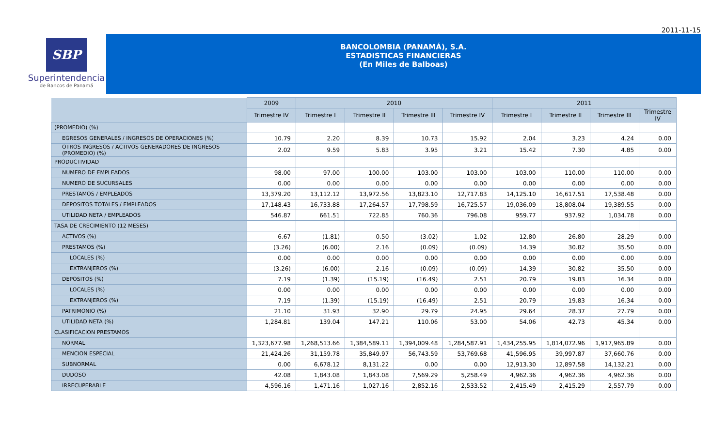2011-11-15
SBP
Superintendencia
de Bancos de Panamá
BANCOLOMBIA (PANAMÁ), S.A.
ESTADISTICAS FINANCIERAS
(En Miles de Balboas)
| | 2009 | 2010 | | | | 2011 | | | |
| --- | --- | --- | --- | --- | --- | --- | --- | --- | --- |
| | Trimestre IV | Trimestre I | Trimestre II | Trimestre III | Trimestre IV | Trimestre I | Trimestre II | Trimestre III | Trimestre IV |
| (PROMEDIO) (%) | | | | | | | | | |
| EGRESOS GENERALES / INGRESOS DE OPERACIONES (%) | 10.79 | 2.20 | 8.39 | 10.73 | 15.92 | 2.04 | 3.23 | 4.24 | 0.00 |
| OTROS INGRESOS / ACTIVOS GENERADORES DE INGRESOS (PROMEDIO) (%) | 2.02 | 9.59 | 5.83 | 3.95 | 3.21 | 15.42 | 7.30 | 4.85 | 0.00 |
| PRODUCTIVIDAD | | | | | | | | | |
| NUMERO DE EMPLEADOS | 98.00 | 97.00 | 100.00 | 103.00 | 103.00 | 103.00 | 110.00 | 110.00 | 0.00 |
| NUMERO DE SUCURSALES | 0.00 | 0.00 | 0.00 | 0.00 | 0.00 | 0.00 | 0.00 | 0.00 | 0.00 |
| PRESTAMOS / EMPLEADOS | 13,379.20 | 13,112.12 | 13,972.56 | 13,823.10 | 12,717.83 | 14,125.10 | 16,617.51 | 17,538.48 | 0.00 |
| DEPOSITOS TOTALES / EMPLEADOS | 17,148.43 | 16,733.88 | 17,264.57 | 17,798.59 | 16,725.57 | 19,036.09 | 18,808.04 | 19,389.55 | 0.00 |
| UTILIDAD NETA / EMPLEADOS | 546.87 | 661.51 | 722.85 | 760.36 | 796.08 | 959.77 | 937.92 | 1,034.78 | 0.00 |
| TASA DE CRECIMIENTO (12 MESES) | | | | | | | | | |
| ACTIVOS (%) | 6.67 | (1.81) | 0.50 | (3.02) | 1.02 | 12.80 | 26.80 | 28.29 | 0.00 |
| PRESTAMOS (%) | (3.26) | (6.00) | 2.16 | (0.09) | (0.09) | 14.39 | 30.82 | 35.50 | 0.00 |
| LOCALES (%) | 0.00 | 0.00 | 0.00 | 0.00 | 0.00 | 0.00 | 0.00 | 0.00 | 0.00 |
| EXTRANJEROS (%) | (3.26) | (6.00) | 2.16 | (0.09) | (0.09) | 14.39 | 30.82 | 35.50 | 0.00 |
| DEPOSITOS (%) | 7.19 | (1.39) | (15.19) | (16.49) | 2.51 | 20.79 | 19.83 | 16.34 | 0.00 |
| LOCALES (%) | 0.00 | 0.00 | 0.00 | 0.00 | 0.00 | 0.00 | 0.00 | 0.00 | 0.00 |
| EXTRANJEROS (%) | 7.19 | (1.39) | (15.19) | (16.49) | 2.51 | 20.79 | 19.83 | 16.34 | 0.00 |
| PATRIMONIO (%) | 21.10 | 31.93 | 32.90 | 29.79 | 24.95 | 29.64 | 28.37 | 27.79 | 0.00 |
| UTILIDAD NETA (%) | 1,284.81 | 139.04 | 147.21 | 110.06 | 53.00 | 54.06 | 42.73 | 45.34 | 0.00 |
| CLASIFICACION PRESTAMOS | | | | | | | | | |
| NORMAL | 1,323,677.98 | 1,268,513.66 | 1,384,589.11 | 1,394,009.48 | 1,284,587.91 | 1,434,255.95 | 1,814,072.96 | 1,917,965.89 | 0.00 |
| MENCION ESPECIAL | 21,424.26 | 31,159.78 | 35,849.97 | 56,743.59 | 53,769.68 | 41,596.95 | 39,997.87 | 37,660.76 | 0.00 |
| SUBNORMAL | 0.00 | 6,678.12 | 8,131.22 | 0.00 | 0.00 | 12,913.30 | 12,897.58 | 14,132.21 | 0.00 |
| DUDOSO | 42.08 | 1,843.08 | 1,843.08 | 7,569.29 | 5,258.49 | 4,962.36 | 4,962.36 | 4,962.36 | 0.00 |
| IRRECUPERABLE | 4,596.16 | 1,471.16 | 1,027.16 | 2,852.16 | 2,533.52 | 2,415.49 | 2,415.29 | 2,557.79 | 0.00 |